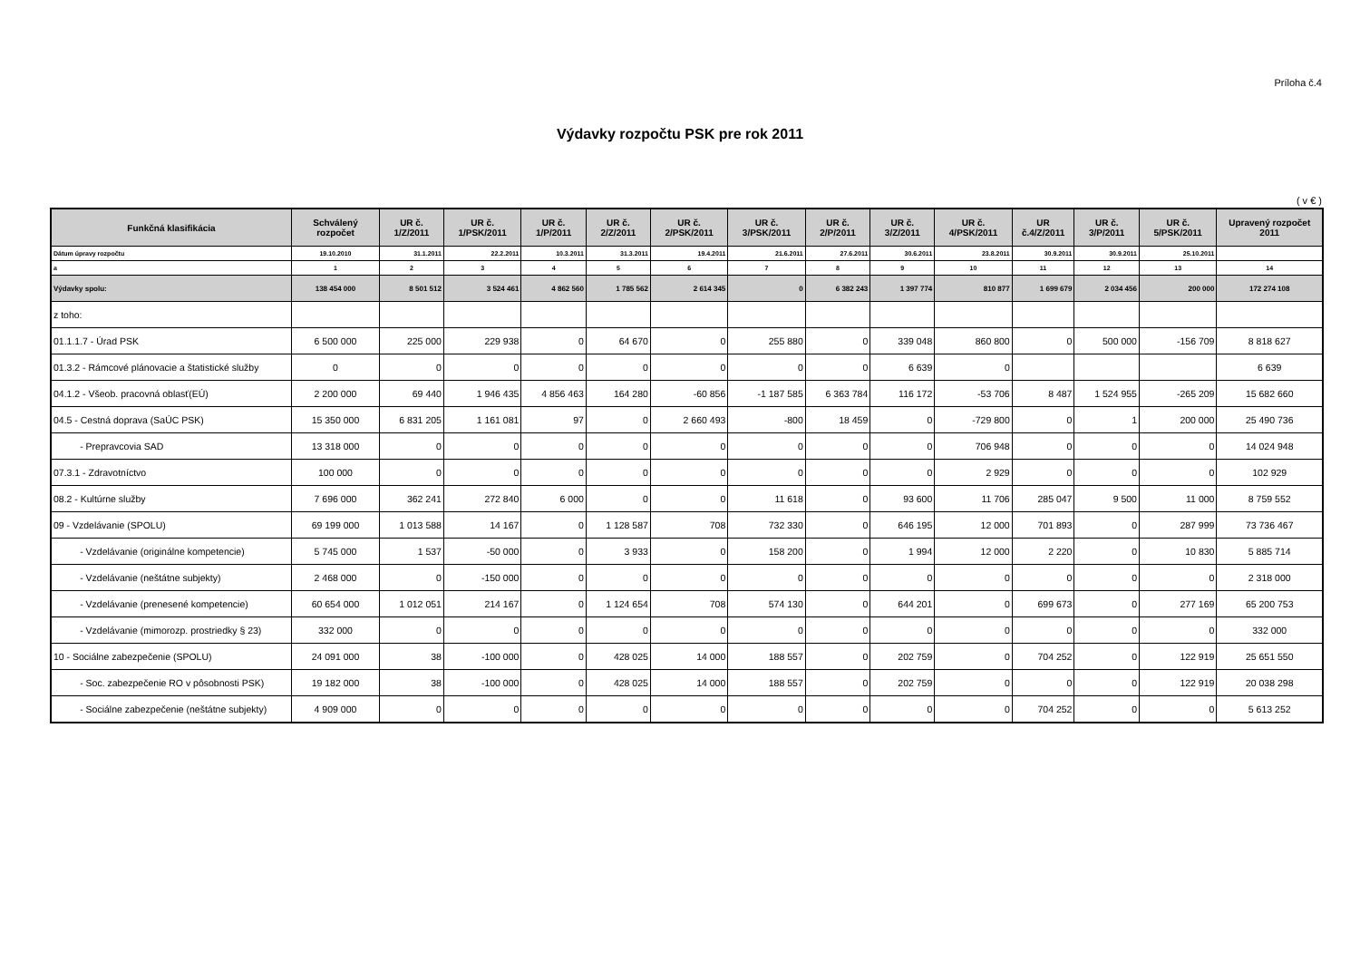Príloha č.4
Výdavky rozpočtu PSK pre rok 2011
( v € )
| Funkčná klasifikácia | Schválený rozpočet | UR č. 1/Z/2011 | UR č. 1/PSK/2011 | UR č. 1/P/2011 | UR č. 2/Z/2011 | UR č. 2/PSK/2011 | UR č. 3/PSK/2011 | UR č. 2/P/2011 | UR č. 3/Z/2011 | UR č. 4/PSK/2011 | UR č.4/Z/2011 | UR č. 3/P/2011 | UR č. 5/PSK/2011 | Upravený rozpočet 2011 |
| --- | --- | --- | --- | --- | --- | --- | --- | --- | --- | --- | --- | --- | --- | --- |
| Dátum úpravy rozpočtu | 19.10.2010 | 31.1.2011 | 22.2.2011 | 10.3.2011 | 31.3.2011 | 19.4.2011 | 21.6.2011 | 27.6.2011 | 30.6.2011 | 23.8.2011 | 30.9.2011 | 30.9.2011 | 25.10.2011 | |
| a | 1 | 2 | 3 | 4 | 5 | 6 | 7 | 8 | 9 | 10 | 11 | 12 | 13 | 14 |
| Výdavky spolu: | 138 454 000 | 8 501 512 | 3 524 461 | 4 862 560 | 1 785 562 | 2 614 345 | 0 | 6 382 243 | 1 397 774 | 810 877 | 1 699 679 | 2 034 456 | 200 000 | 172 274 108 |
| z toho: | | | | | | | | | | | | | | |
| 01.1.1.7 - Úrad PSK | 6 500 000 | 225 000 | 229 938 | 0 | 64 670 | 0 | 255 880 | 0 | 339 048 | 860 800 | 0 | 500 000 | -156 709 | 8 818 627 |
| 01.3.2 - Rámcové plánovacie a štatistické služby | 0 | 0 | 0 | 0 | 0 | 0 | 0 | 0 | 6 639 | 0 | | | | 6 639 |
| 04.1.2 - Všeob. pracovná oblasť(EÚ) | 2 200 000 | 69 440 | 1 946 435 | 4 856 463 | 164 280 | -60 856 | -1 187 585 | 6 363 784 | 116 172 | -53 706 | 8 487 | 1 524 955 | -265 209 | 15 682 660 |
| 04.5 - Cestná doprava (SaÚC PSK) | 15 350 000 | 6 831 205 | 1 161 081 | 97 | 0 | 2 660 493 | -800 | 18 459 | 0 | -729 800 | 0 | 1 | 200 000 | 25 490 736 |
| - Prepravcovia SAD | 13 318 000 | 0 | 0 | 0 | 0 | 0 | 0 | 0 | 0 | 706 948 | 0 | 0 | 0 | 14 024 948 |
| 07.3.1 - Zdravotníctvo | 100 000 | 0 | 0 | 0 | 0 | 0 | 0 | 0 | 0 | 2 929 | 0 | 0 | 0 | 102 929 |
| 08.2 - Kultúrne služby | 7 696 000 | 362 241 | 272 840 | 6 000 | 0 | 0 | 11 618 | 0 | 93 600 | 11 706 | 285 047 | 9 500 | 11 000 | 8 759 552 |
| 09 - Vzdelávanie (SPOLU) | 69 199 000 | 1 013 588 | 14 167 | 0 | 1 128 587 | 708 | 732 330 | 0 | 646 195 | 12 000 | 701 893 | 0 | 287 999 | 73 736 467 |
| - Vzdelávanie (originálne kompetencie) | 5 745 000 | 1 537 | -50 000 | 0 | 3 933 | 0 | 158 200 | 0 | 1 994 | 12 000 | 2 220 | 0 | 10 830 | 5 885 714 |
| - Vzdelávanie (neštátne subjekty) | 2 468 000 | 0 | -150 000 | 0 | 0 | 0 | 0 | 0 | 0 | 0 | 0 | 0 | 0 | 2 318 000 |
| - Vzdelávanie (prenesené kompetencie) | 60 654 000 | 1 012 051 | 214 167 | 0 | 1 124 654 | 708 | 574 130 | 0 | 644 201 | 0 | 699 673 | 0 | 277 169 | 65 200 753 |
| - Vzdelávanie (mimorozp. prostriedky § 23) | 332 000 | 0 | 0 | 0 | 0 | 0 | 0 | 0 | 0 | 0 | 0 | 0 | 0 | 332 000 |
| 10 - Sociálne zabezpečenie (SPOLU) | 24 091 000 | 38 | -100 000 | 0 | 428 025 | 14 000 | 188 557 | 0 | 202 759 | 0 | 704 252 | 0 | 122 919 | 25 651 550 |
| - Soc. zabezpečenie RO v pôsobnosti PSK) | 19 182 000 | 38 | -100 000 | 0 | 428 025 | 14 000 | 188 557 | 0 | 202 759 | 0 | 0 | 0 | 122 919 | 20 038 298 |
| - Sociálne zabezpečenie (neštátne subjekty) | 4 909 000 | 0 | 0 | 0 | 0 | 0 | 0 | 0 | 0 | 0 | 704 252 | 0 | 0 | 5 613 252 |